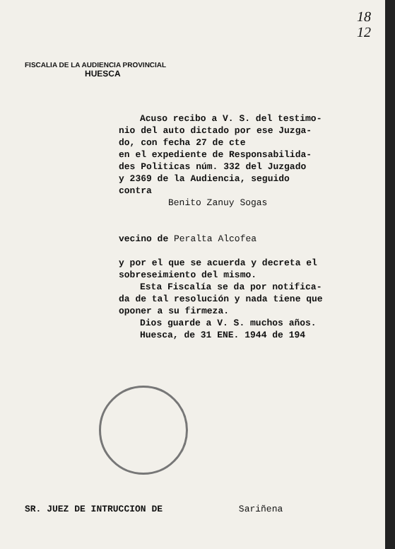18
12
FISCALIA DE LA AUDIENCIA PROVINCIAL
HUESCA
Acuso recibo a V. S. del testimo-
nio del auto dictado por ese Juzga-
do, con fecha 27 de cte
en el expediente de Responsabilida-
des Politicas núm. 332 del Juzgado
y 2369 de la Audiencia, seguido
contra
Benito Zanuy Sogas
vecino de Peralta Alcofea
y por el que se acuerda y decreta el
sobreseimiento del mismo.
Esta Fiscalía se da por notifica-
da de tal resolución y nada tiene que
oponer a su firmeza.
Dios guarde a V. S. muchos años.
Huesca, de 31 ENE. 1944 de 194
SR. JUEZ DE INTRUCCION DE Sariñena